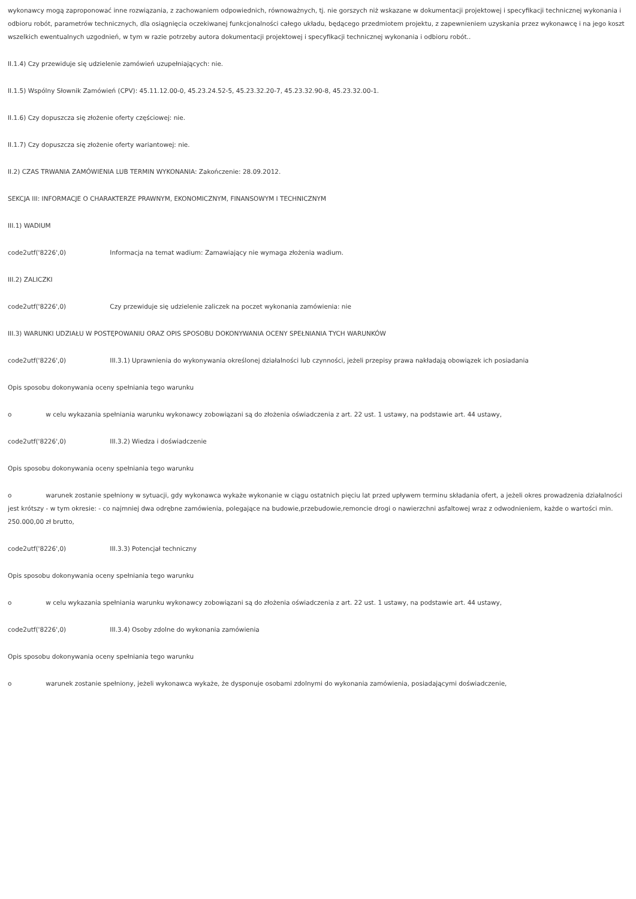wykonawcy mogą zaproponować inne rozwiązania, z zachowaniem odpowiednich, równoważnych, tj. nie gorszych niż wskazane w dokumentacji projektowej i specyfikacji technicznej wykonania i odbioru robót, parametrów technicznych, dla osiągnięcia oczekiwanej funkcjonalności całego układu, będącego przedmiotem projektu, z zapewnieniem uzyskania przez wykonawcę i na jego koszt wszelkich ewentualnych uzgodnień, w tym w razie potrzeby autora dokumentacji projektowej i specyfikacji technicznej wykonania i odbioru robót..
II.1.4) Czy przewiduje się udzielenie zamówień uzupełniających: nie.
II.1.5) Wspólny Słownik Zamówień (CPV): 45.11.12.00-0, 45.23.24.52-5, 45.23.32.20-7, 45.23.32.90-8, 45.23.32.00-1.
II.1.6) Czy dopuszcza się złożenie oferty częściowej: nie.
II.1.7) Czy dopuszcza się złożenie oferty wariantowej: nie.
II.2) CZAS TRWANIA ZAMÓWIENIA LUB TERMIN WYKONANIA: Zakończenie: 28.09.2012.
SEKCJA III: INFORMACJE O CHARAKTERZE PRAWNYM, EKONOMICZNYM, FINANSOWYM I TECHNICZNYM
III.1) WADIUM
code2utf('8226',0) Informacja na temat wadium: Zamawiający nie wymaga złożenia wadium.
III.2) ZALICZKI
code2utf('8226',0) Czy przewiduje się udzielenie zaliczek na poczet wykonania zamówienia: nie
III.3) WARUNKI UDZIAŁU W POSTĘPOWANIU ORAZ OPIS SPOSOBU DOKONYWANIA OCENY SPEŁNIANIA TYCH WARUNKÓW
code2utf('8226',0) III.3.1) Uprawnienia do wykonywania określonej działalności lub czynności, jeżeli przepisy prawa nakładają obowiązek ich posiadania
Opis sposobu dokonywania oceny spełniania tego warunku
o w celu wykazania spełniania warunku wykonawcy zobowiązani są do złożenia oświadczenia z art. 22 ust. 1 ustawy, na podstawie art. 44 ustawy,
code2utf('8226',0) III.3.2) Wiedza i doświadczenie
Opis sposobu dokonywania oceny spełniania tego warunku
o warunek zostanie spełniony w sytuacji, gdy wykonawca wykaże wykonanie w ciągu ostatnich pięciu lat przed upływem terminu składania ofert, a jeżeli okres prowadzenia działalności jest krótszy - w tym okresie: - co najmniej dwa odrębne zamówienia, polegające na budowie,przebudowie,remoncie drogi o nawierzchni asfaltowej wraz z odwodnieniem, każde o wartości min. 250.000,00 zł brutto,
code2utf('8226',0) III.3.3) Potencjał techniczny
Opis sposobu dokonywania oceny spełniania tego warunku
o w celu wykazania spełniania warunku wykonawcy zobowiązani są do złożenia oświadczenia z art. 22 ust. 1 ustawy, na podstawie art. 44 ustawy,
code2utf('8226',0) III.3.4) Osoby zdolne do wykonania zamówienia
Opis sposobu dokonywania oceny spełniania tego warunku
o warunek zostanie spełniony, jeżeli wykonawca wykaże, że dysponuje osobami zdolnymi do wykonania zamówienia, posiadającymi doświadczenie,